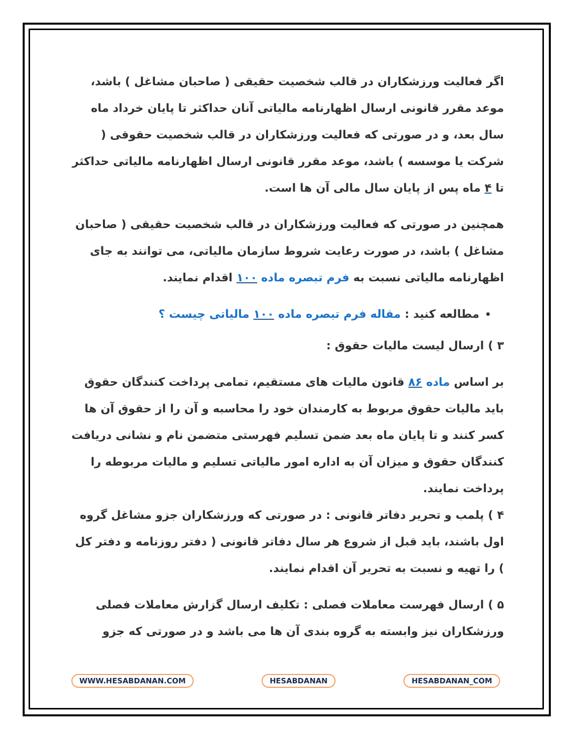اگر فعالیت ورزشکاران در قالب شخصیت حقیقی ( صاحبان مشاغل ) باشد، موعد مقرر قانونی ارسال اظهارنامه مالیاتی آنان حداکثر تا پایان خرداد ماه سال بعد، و در صورتی که فعالیت ورزشکاران در قالب شخصیت حقوقی ( شرکت یا موسسه ) باشد، موعد مقرر قانونی ارسال اظهارنامه مالیاتی حداکثر تا ۴ ماه پس از پایان سال مالی آن ها است.
همچنین در صورتی که فعالیت ورزشکاران در قالب شخصیت حقیقی ( صاحبان مشاغل ) باشد، در صورت رعایت شروط سازمان مالیاتی، می توانند به جای اظهارنامه مالیاتی نسبت به فرم تبصره ماده ۱۰۰ اقدام نمایند.
مطالعه کنید : مقاله فرم تبصره ماده ۱۰۰ مالیاتی چیست ؟
۳ ) ارسال لیست مالیات حقوق :
بر اساس ماده ۸۶ قانون مالیات های مستقیم، تمامی پرداخت کنندگان حقوق باید مالیات حقوق مربوط به کارمندان خود را محاسبه و آن را از حقوق آن ها کسر کنند و تا پایان ماه بعد ضمن تسلیم فهرستی متضمن نام و نشانی دریافت کنندگان حقوق و میزان آن به اداره امور مالیاتی تسلیم و مالیات مربوطه را پرداخت نمایند.
۴ ) پلمب و تحریر دفاتر قانونی : در صورتی که ورزشکاران جزو مشاغل گروه اول باشند، باید قبل از شروع هر سال دفاتر قانونی ( دفتر روزنامه و دفتر کل ) را تهیه و نسبت به تحریر آن اقدام نمایند.
۵ ) ارسال فهرست معاملات فصلی : تکلیف ارسال گزارش معاملات فصلی ورزشکاران نیز وابسته به گروه بندی آن ها می باشد و در صورتی که جزو
WWW.HESABDANAN.COM HESABDANAN HESABDANAN_COM